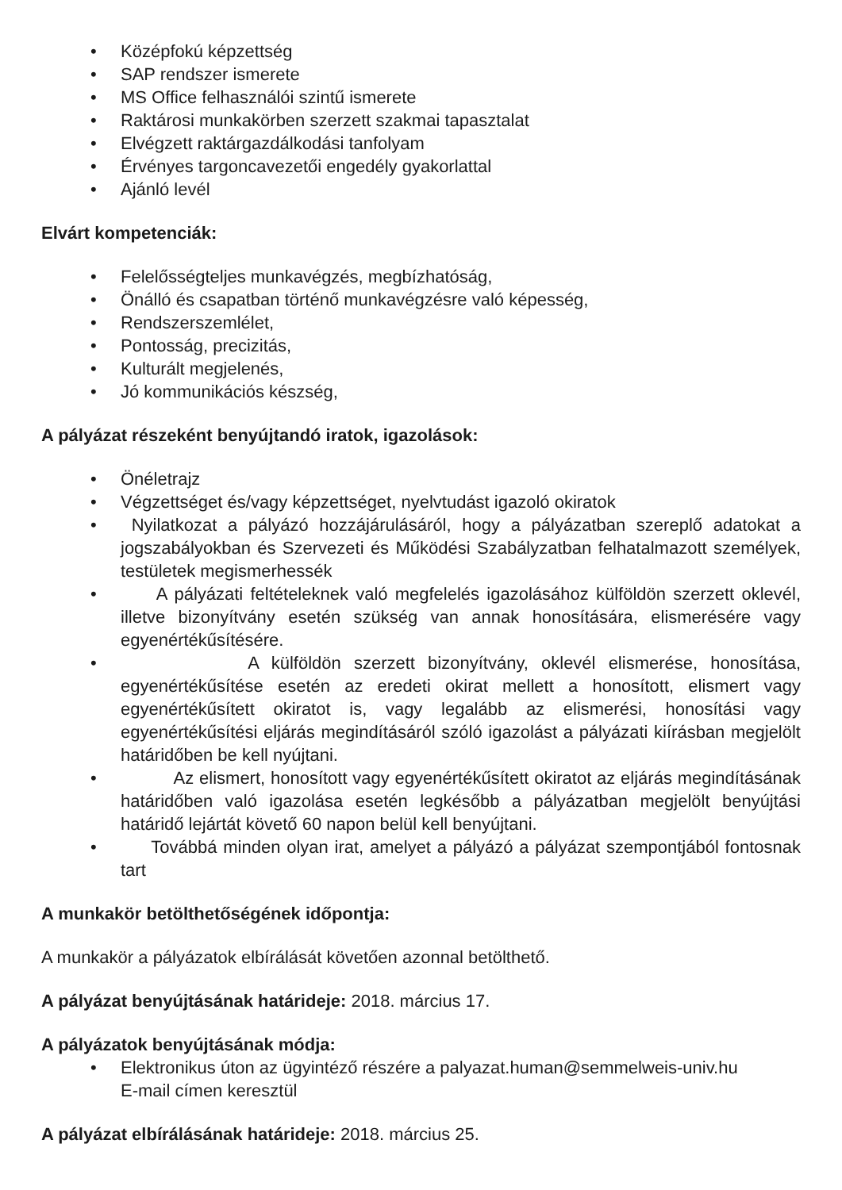• Középfokú képzettség
• SAP rendszer ismerete
• MS Office felhasználói szintű ismerete
• Raktárosi munkakörben szerzett szakmai tapasztalat
• Elvégzett raktárgazdálkodási tanfolyam
• Érvényes targoncavezetői engedély gyakorlattal
• Ajánló levél
Elvárt kompetenciák:
• Felelősségteljes munkavégzés, megbízhatóság,
• Önálló és csapatban történő munkavégzésre való képesség,
• Rendszerszemlélet,
• Pontosság, precizitás,
• Kulturált megjelenés,
• Jó kommunikációs készség,
A pályázat részeként benyújtandó iratok, igazolások:
• Önéletrajz
• Végzettséget és/vagy képzettséget, nyelvtudást igazoló okiratok
• Nyilatkozat a pályázó hozzájárulásáról, hogy a pályázatban szereplő adatokat a jogszabályokban és Szervezeti és Működési Szabályzatban felhatalmazott személyek, testületek megismerhessék
• A pályázati feltételeknek való megfelelés igazolásához külföldön szerzett oklevél, illetve bizonyítvány esetén szükség van annak honosítására, elismerésére vagy egyenértékűsítésére.
• A külföldön szerzett bizonyítvány, oklevél elismerése, honosítása, egyenértékűsítése esetén az eredeti okirat mellett a honosított, elismert vagy egyenértékűsített okiratot is, vagy legalább az elismerési, honosítási vagy egyenértékűsítési eljárás megindításáról szóló igazolást a pályázati kiírásban megjelölt határidőben be kell nyújtani.
• Az elismert, honosított vagy egyenértékűsített okiratot az eljárás megindításának határidőben való igazolása esetén legkésőbb a pályázatban megjelölt benyújtási határidő lejártát követő 60 napon belül kell benyújtani.
• Továbbá minden olyan irat, amelyet a pályázó a pályázat szempontjából fontosnak tart
A munkakör betölthetőségének időpontja:
A munkakör a pályázatok elbírálását követően azonnal betölthető.
A pályázat benyújtásának határideje: 2018. március 17.
A pályázatok benyújtásának módja:
• Elektronikus úton az ügyintéző részére a palyazat.human@semmelweis-univ.hu E-mail címen keresztül
A pályázat elbírálásának határideje: 2018. március 25.